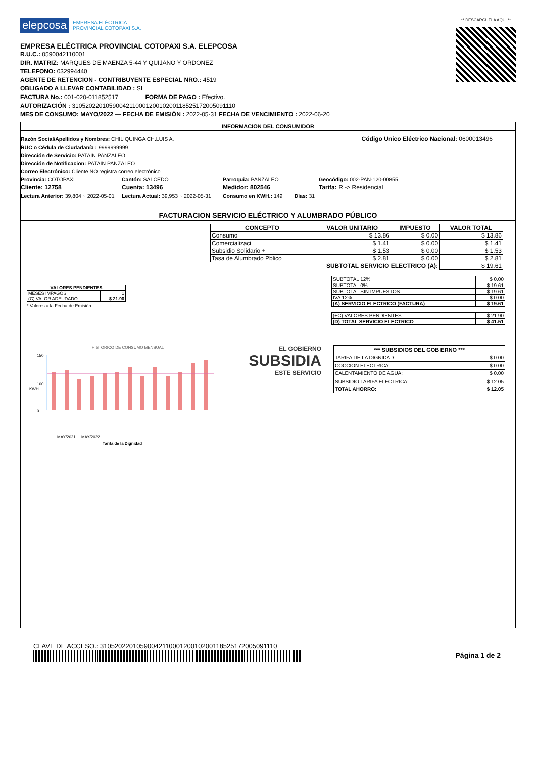elepcosa EMPRESA ELÉCTRICA
PROVINCIAL COTOPAXI S.A.
EMPRESA ELÉCTRICA PROVINCIAL COTOPAXI S.A. ELEPCOSA
R.U.C.: 0590042110001
DIR. MATRIZ: MARQUES DE MAENZA 5-44 Y QUIJANO Y ORDONEZ
TELEFONO: 032994440
AGENTE DE RETENCION - CONTRIBUYENTE ESPECIAL NRO.: 4519
OBLIGADO A LLEVAR CONTABILIDAD : SI
FACTURA No.: 001-020-011852517 FORMA DE PAGO : Efectivo.
AUTORIZACIÓN : 3105202201059004211000120010200118525172005091110
MES DE CONSUMO: MAYO/2022 --- FECHA DE EMISIÓN : 2022-05-31 FECHA DE VENCIMIENTO : 2022-06-20
** DESCARGUELA AQUI **
INFORMACION DEL CONSUMIDOR
Razón Social/Apellidos y Nombres: CHILIQUINGA CH.LUIS A.
RUC o Cédula de Ciudadanía : 9999999999
Dirección de Servicio: PATAIN PANZALEO
Dirección de Notificacion: PATAIN PANZALEO
Correo Electrónico: Cliente NO registra correo electrónico
Código Unico Eléctrico Nacional: 0600013496
Provincia: COTOPAXI Cantón: SALCEDO Parroquia: PANZALEO Geocódigo: 002-PAN-120-00855 Cliente: 12758 Cuenta: 13496 Medidor: 802546 Tarifa: R -> Residencial Lectura Anterior: 39,804 ~ 2022-05-01 Lectura Actual: 39,953 ~ 2022-05-31 Consumo en KWH.: 149 Días: 31
FACTURACION SERVICIO ELÉCTRICO Y ALUMBRADO PÚBLICO
| VALORES PENDIENTES | |
| --- | --- |
| MESES IMPAGOS | 1 |
| (C) VALOR ADEUDADO | $ 21.90 |
* Valores a la Fecha de Emisión
| CONCEPTO | VALOR UNITARIO | IMPUESTO | VALOR TOTAL |
| --- | --- | --- | --- |
| Consumo | $ 13.86 | $ 0.00 | $ 13.86 |
| Comercializaci | $ 1.41 | $ 0.00 | $ 1.41 |
| Subsidio Solidario + | $ 1.53 | $ 0.00 | $ 1.53 |
| Tasa de Alumbrado Pblico | $ 2.81 | $ 0.00 | $ 2.81 |
| SUBTOTAL SERVICIO ELECTRICO (A): | | | $ 19.61 |
| SUBTOTAL 12% | $ 0.00 |
| SUBTOTAL 0% | $ 19.61 |
| SUBTOTAL SIN IMPUESTOS | $ 19.61 |
| IVA 12% | $ 0.00 |
| (A) SERVICIO ELECTRICO (FACTURA) | $ 19.61 |
| (+C) VALORES PENDIENTES | $ 21.90 |
| (D) TOTAL SERVICIO ELECTRICO | $ 41.51 |
HISTORICO DE CONSUMO MENSUAL
KWH
150
100
0
MAY/2021 ... MAY/2022
Tarifa de la Dignidad
EL GOBIERNO
SUBSIDIA
ESTE SERVICIO
| *** SUBSIDIOS DEL GOBIERNO *** | |
| --- | --- |
| TARIFA DE LA DIGNIDAD | $ 0.00 |
| COCCION ELECTRICA: | $ 0.00 |
| CALENTAMIENTO DE AGUA: | $ 0.00 |
| SUBSIDIO TARIFA ELECTRICA: | $ 12.05 |
| TOTAL AHORRO: | $ 12.05 |
CLAVE DE ACCESO.: 3105202201059004211000120010200118525172005091110
Página 1 de 2